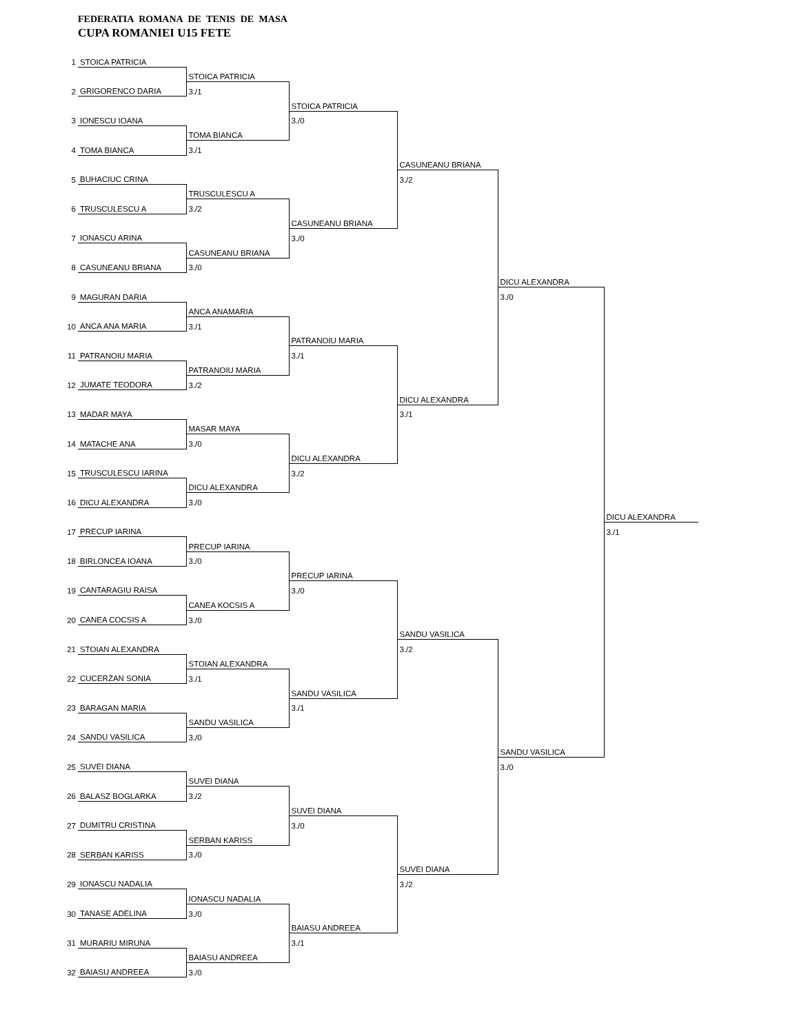FEDERATIA ROMANA DE TENIS DE MASA
CUPA ROMANIEI U15 FETE
| 1 | STOICA PATRICIA | | | | | |
| | | STOICA PATRICIA | | | | |
| 2 | GRIGORENCO DARIA | 3./1 | | | | |
| | | | STOICA PATRICIA | | | |
| 3 | IONESCU IOANA | | 3./0 | | | |
| | | TOMA BIANCA | | | | |
| 4 | TOMA BIANCA | 3./1 | | | | |
| | | | | CASUNEANU BRIANA | | |
| 5 | BUHACIUC CRINA | | | 3./2 | | |
| | | TRUSCULESCU A | | | | |
| 6 | TRUSCULESCU A | 3./2 | | | | |
| | | | CASUNEANU BRIANA | | | |
| 7 | IONASCU ARINA | | 3./0 | | | |
| | | CASUNEANU BRIANA | | | | |
| 8 | CASUNEANU BRIANA | 3./0 | | | | |
| | | | | | DICU ALEXANDRA | |
| 9 | MAGURAN DARIA | | | | 3./0 | |
| | | ANCA ANAMARIA | | | | |
| 10 | ANCA ANA MARIA | 3./1 | | | | |
| | | | PATRANOIU MARIA | | | |
| 11 | PATRANOIU MARIA | | 3./1 | | | |
| | | PATRANOIU MARIA | | | | |
| 12 | JUMATE TEODORA | 3./2 | | | | |
| | | | | DICU ALEXANDRA | | |
| 13 | MADAR MAYA | | | 3./1 | | |
| | | MASAR MAYA | | | | |
| 14 | MATACHE ANA | 3./0 | | | | |
| | | | DICU ALEXANDRA | | | |
| 15 | TRUSCULESCU IARINA | | 3./2 | | | |
| | | DICU ALEXANDRA | | | | |
| 16 | DICU ALEXANDRA | 3./0 | | | | |
| | | | | | | DICU ALEXANDRA |
| 17 | PRECUP IARINA | | | | | 3./1 |
| | | PRECUP IARINA | | | | |
| 18 | BIRLONCEA IOANA | 3./0 | | | | |
| | | | PRECUP IARINA | | | |
| 19 | CANTARAGIU RAISA | | 3./0 | | | |
| | | CANEA KOCSIS A | | | | |
| 20 | CANEA COCSIS A | 3./0 | | | | |
| | | | | SANDU VASILICA | | |
| 21 | STOIAN ALEXANDRA | | | 3./2 | | |
| | | STOIAN ALEXANDRA | | | | |
| 22 | CUCERZAN SONIA | 3./1 | | | | |
| | | | SANDU VASILICA | | | |
| 23 | BARAGAN MARIA | | 3./1 | | | |
| | | SANDU VASILICA | | | | |
| 24 | SANDU VASILICA | 3./0 | | | | |
| | | | | | SANDU VASILICA | |
| 25 | SUVEI DIANA | | | | 3./0 | |
| | | SUVEI DIANA | | | | |
| 26 | BALASZ BOGLARKA | 3./2 | | | | |
| | | | SUVEI DIANA | | | |
| 27 | DUMITRU CRISTINA | | 3./0 | | | |
| | | SERBAN KARISS | | | | |
| 28 | SERBAN KARISS | 3./0 | | | | |
| | | | | SUVEI DIANA | | |
| 29 | IONASCU NADALIA | | | 3./2 | | |
| | | IONASCU NADALIA | | | | |
| 30 | TANASE ADELINA | 3./0 | | | | |
| | | | BAIASU ANDREEA | | | |
| 31 | MURARIU MIRUNA | | 3./1 | | | |
| | | BAIASU ANDREEA | | | | |
| 32 | BAIASU ANDREEA | 3./0 | | | | |